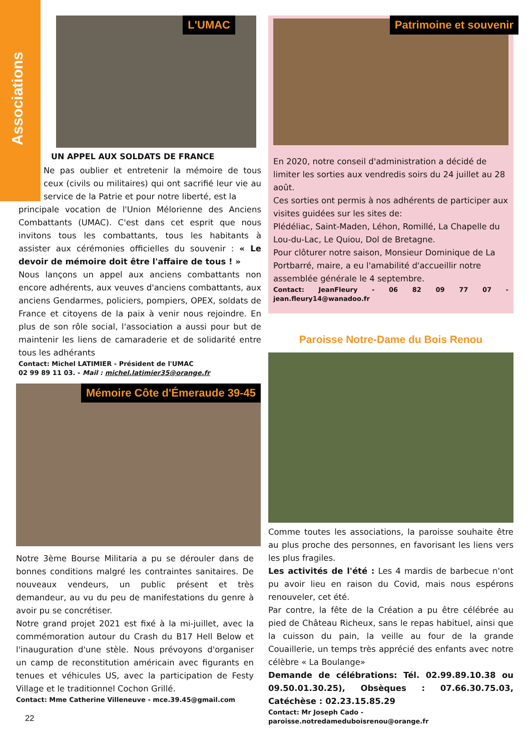Associations
L'UMAC
UN APPEL AUX SOLDATS DE FRANCE
Ne pas oublier et entretenir la mémoire de tous ceux (civils ou militaires) qui ont sacrifié leur vie au service de la Patrie et pour notre liberté, est la
principale vocation de l'Union Mélorienne des Anciens Combattants (UMAC). C'est dans cet esprit que nous invitons tous les combattants, tous les habitants à assister aux cérémonies officielles du souvenir : « Le devoir de mémoire doit être l'affaire de tous ! »
Nous lançons un appel aux anciens combattants non encore adhérents, aux veuves d'anciens combattants, aux anciens Gendarmes, policiers, pompiers, OPEX, soldats de France et citoyens de la paix à venir nous rejoindre. En plus de son rôle social, l'association a aussi pour but de maintenir les liens de camaraderie et de solidarité entre tous les adhérants
Contact: Michel LATIMIER - Président de l'UMAC
02 99 89 11 03. - Mail : michel.latimier35@orange.fr
Mémoire Côte d'Émeraude 39-45
Notre 3ème Bourse Militaria a pu se dérouler dans de bonnes conditions malgré les contraintes sanitaires. De nouveaux vendeurs, un public présent et très demandeur, au vu du peu de manifestations du genre à avoir pu se concrétiser.
Notre grand projet 2021 est fixé à la mi-juillet, avec la commémoration autour du Crash du B17 Hell Below et l'inauguration d'une stèle. Nous prévoyons d'organiser un camp de reconstitution américain avec figurants en tenues et véhicules US, avec la participation de Festy Village et le traditionnel Cochon Grillé.
Contact: Mme Catherine Villeneuve - mce.39.45@gmail.com
22
Patrimoine et souvenir
En 2020, notre conseil d'administration a décidé de limiter les sorties aux vendredis soirs du 24 juillet au 28 août.
Ces sorties ont permis à nos adhérents de participer aux visites guidées sur les sites de:
Plédéliac, Saint-Maden, Léhon, Romillé, La Chapelle du Lou-du-Lac, Le Quiou, Dol de Bretagne.
Pour clôturer notre saison, Monsieur Dominique de La Portbarré, maire, a eu l'amabilité d'accueillir notre assemblée générale le 4 septembre.
Contact: JeanFleury - 06 82 09 77 07 - jean.fleury14@wanadoo.fr
Paroisse Notre-Dame du Bois Renou
Comme toutes les associations, la paroisse souhaite être au plus proche des personnes, en favorisant les liens vers les plus fragiles.
Les activités de l'été : Les 4 mardis de barbecue n'ont pu avoir lieu en raison du Covid, mais nous espérons renouveler, cet été.
Par contre, la fête de la Création a pu être célébrée au pied de Château Richeux, sans le repas habituel, ainsi que la cuisson du pain, la veille au four de la grande Couaillerie, un temps très apprécié des enfants avec notre célèbre « La Boulange»
Demande de célébrations: Tél. 02.99.89.10.38 ou 09.50.01.30.25), Obsèques : 07.66.30.75.03, Catéchèse : 02.23.15.85.29
Contact: Mr Joseph Cado -
paroisse.notredameduboisrenou@orange.fr